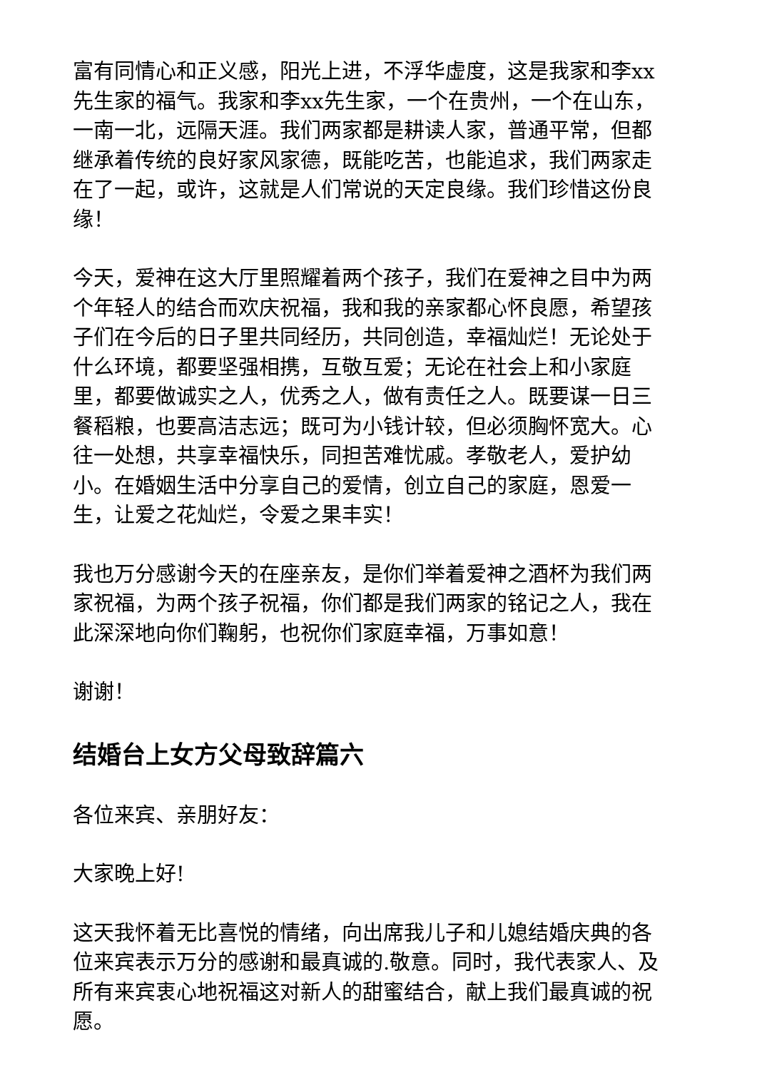富有同情心和正义感，阳光上进，不浮华虚度，这是我家和李xx先生家的福气。我家和李xx先生家，一个在贵州，一个在山东，一南一北，远隔天涯。我们两家都是耕读人家，普通平常，但都继承着传统的良好家风家德，既能吃苦，也能追求，我们两家走在了一起，或许，这就是人们常说的天定良缘。我们珍惜这份良缘！
今天，爱神在这大厅里照耀着两个孩子，我们在爱神之目中为两个年轻人的结合而欢庆祝福，我和我的亲家都心怀良愿，希望孩子们在今后的日子里共同经历，共同创造，幸福灿烂！无论处于什么环境，都要坚强相携，互敬互爱；无论在社会上和小家庭里，都要做诚实之人，优秀之人，做有责任之人。既要谋一日三餐稻粮，也要高洁志远；既可为小钱计较，但必须胸怀宽大。心往一处想，共享幸福快乐，同担苦难忧戚。孝敬老人，爱护幼小。在婚姻生活中分享自己的爱情，创立自己的家庭，恩爱一生，让爱之花灿烂，令爱之果丰实！
我也万分感谢今天的在座亲友，是你们举着爱神之酒杯为我们两家祝福，为两个孩子祝福，你们都是我们两家的铭记之人，我在此深深地向你们鞠躬，也祝你们家庭幸福，万事如意！
谢谢！
结婚台上女方父母致辞篇六
各位来宾、亲朋好友：
大家晚上好!
这天我怀着无比喜悦的情绪，向出席我儿子和儿媳结婚庆典的各位来宾表示万分的感谢和最真诚的.敬意。同时，我代表家人、及所有来宾衷心地祝福这对新人的甜蜜结合，献上我们最真诚的祝愿。